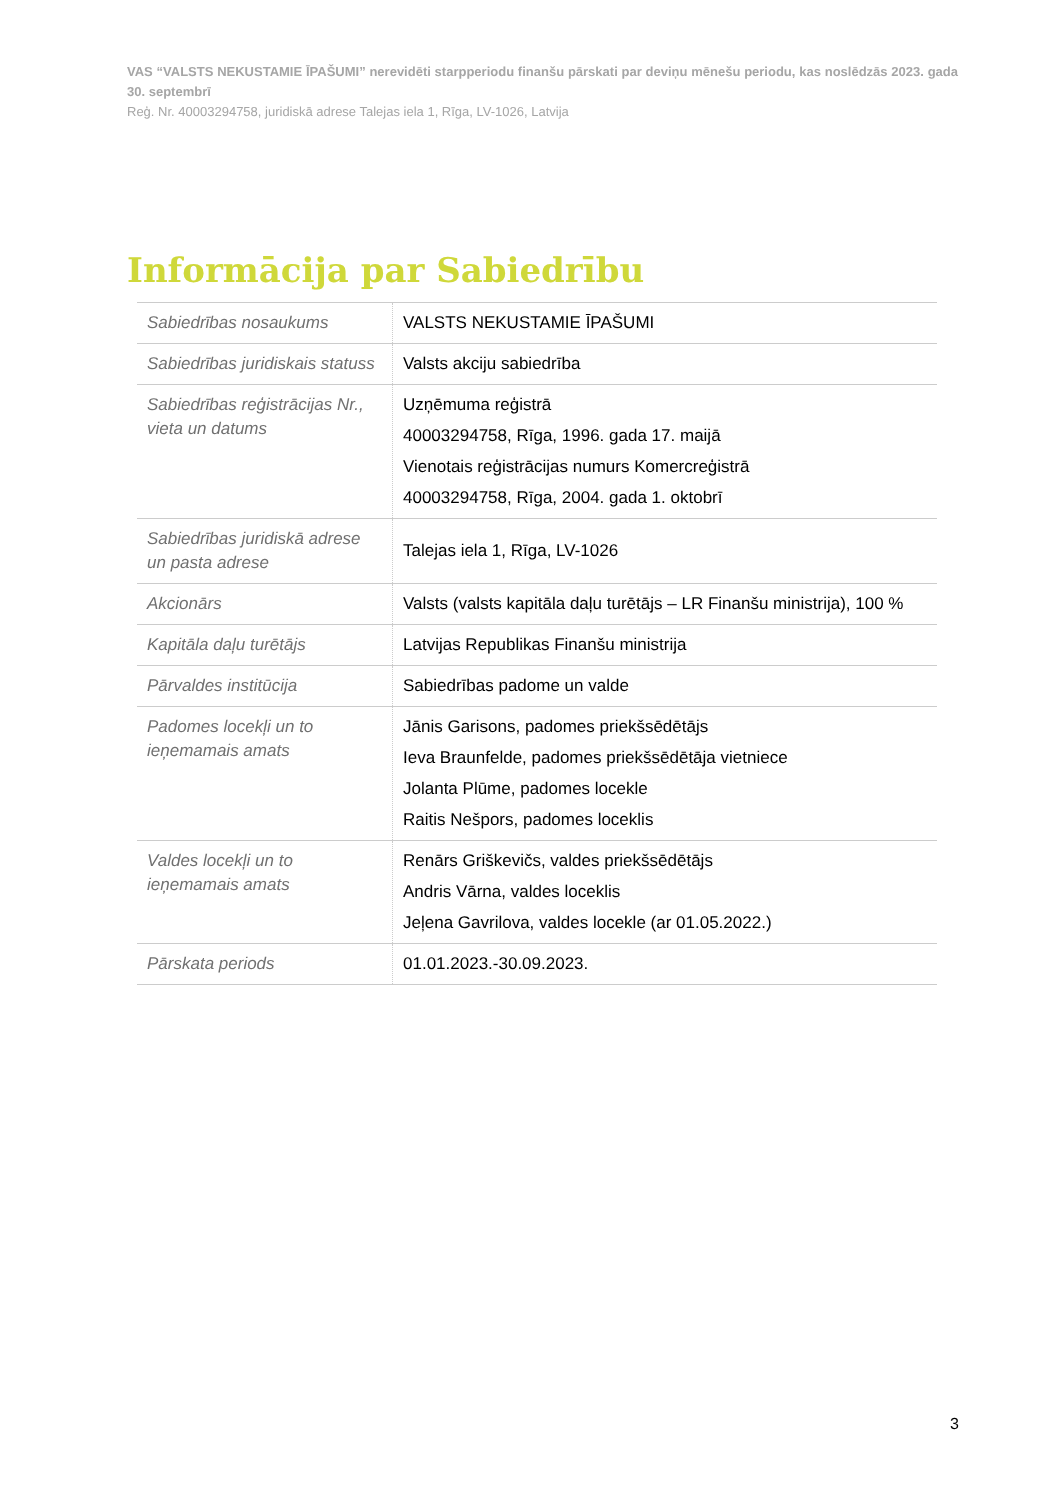VAS “VALSTS NEKUSTAMIE ĪPAŠUMI” nerevidēti starpperiodu finanšu pārskati par deviņu mēnešu periodu, kas noslēdzās 2023. gada 30. septembrī
Reģ. Nr. 40003294758, juridiskā adrese Talejas iela 1, Rīga, LV-1026, Latvija
Informācija par Sabiedrību
| Sabiedrības nosaukums | VALSTS NEKUSTAMIE ĪPAŠUMI |
| Sabiedrības juridiskais statuss | Valsts akciju sabiedrība |
| Sabiedrības reģistrācijas Nr., vieta un datums | Uzņēmuma reģistrā 40003294758, Rīga, 1996. gada 17. maijā Vienotais reģistrācijas numurs Komercreģistrā 40003294758, Rīga, 2004. gada 1. oktobrī |
| Sabiedrības juridiskā adrese un pasta adrese | Talejas iela 1, Rīga, LV-1026 |
| Akcionārs | Valsts (valsts kapitāla daļu turētājs – LR Finanšu ministrija), 100 % |
| Kapitāla daļu turētājs | Latvijas Republikas Finanšu ministrija |
| Pārvaldes institūcija | Sabiedrības padome un valde |
| Padomes locekļi un to ieņemamais amats | Jānis Garisons, padomes priekšsēdētājs Ieva Braunfelde, padomes priekšsēdētāja vietniece Jolanta Plūme, padomes locekle Raitis Nešpors, padomes loceklis |
| Valdes locekļi un to ieņemamais amats | Renārs Griškevičs, valdes priekšsēdētājs Andris Vārna, valdes loceklis Jeļena Gavrilova, valdes locekle (ar 01.05.2022.) |
| Pārskata periods | 01.01.2023.-30.09.2023. |
3